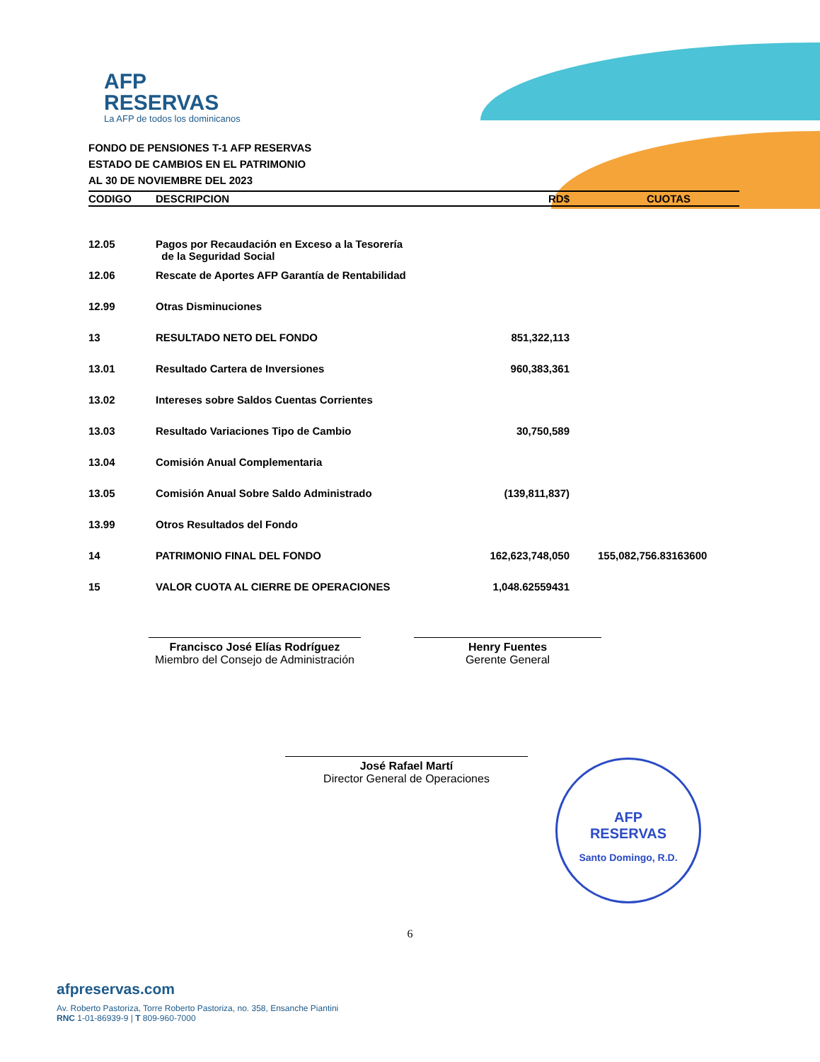AFP
RESERVAS
La AFP de todos los dominicanos
FONDO DE PENSIONES T-1 AFP RESERVAS
ESTADO DE CAMBIOS EN EL PATRIMONIO
AL 30 DE NOVIEMBRE DEL 2023
| CODIGO | DESCRIPCION | RD$ | CUOTAS |
| --- | --- | --- | --- |
| 12.05 | Pagos por Recaudación en Exceso a la Tesorería de la Seguridad Social | | |
| 12.06 | Rescate de Aportes AFP Garantía de Rentabilidad | | |
| 12.99 | Otras Disminuciones | | |
| 13 | RESULTADO NETO DEL FONDO | 851,322,113 | |
| 13.01 | Resultado Cartera de Inversiones | 960,383,361 | |
| 13.02 | Intereses sobre Saldos Cuentas Corrientes | | |
| 13.03 | Resultado Variaciones Tipo de Cambio | 30,750,589 | |
| 13.04 | Comisión Anual Complementaria | | |
| 13.05 | Comisión Anual Sobre Saldo Administrado | (139,811,837) | |
| 13.99 | Otros Resultados del Fondo | | |
| 14 | PATRIMONIO FINAL DEL FONDO | 162,623,748,050 | 155,082,756.83163600 |
| 15 | VALOR CUOTA AL CIERRE DE OPERACIONES | 1,048.62559431 | |
Francisco José Elías Rodríguez
Miembro del Consejo de Administración
Henry Fuentes
Gerente General
José Rafael Martí
Director General de Operaciones
AFP
RESERVAS
Santo Domingo, R.D.
6
afpreservas.com
Av. Roberto Pastoriza, Torre Roberto Pastoriza, no. 358, Ensanche Piantini
RNC 1-01-86939-9 | T 809-960-7000